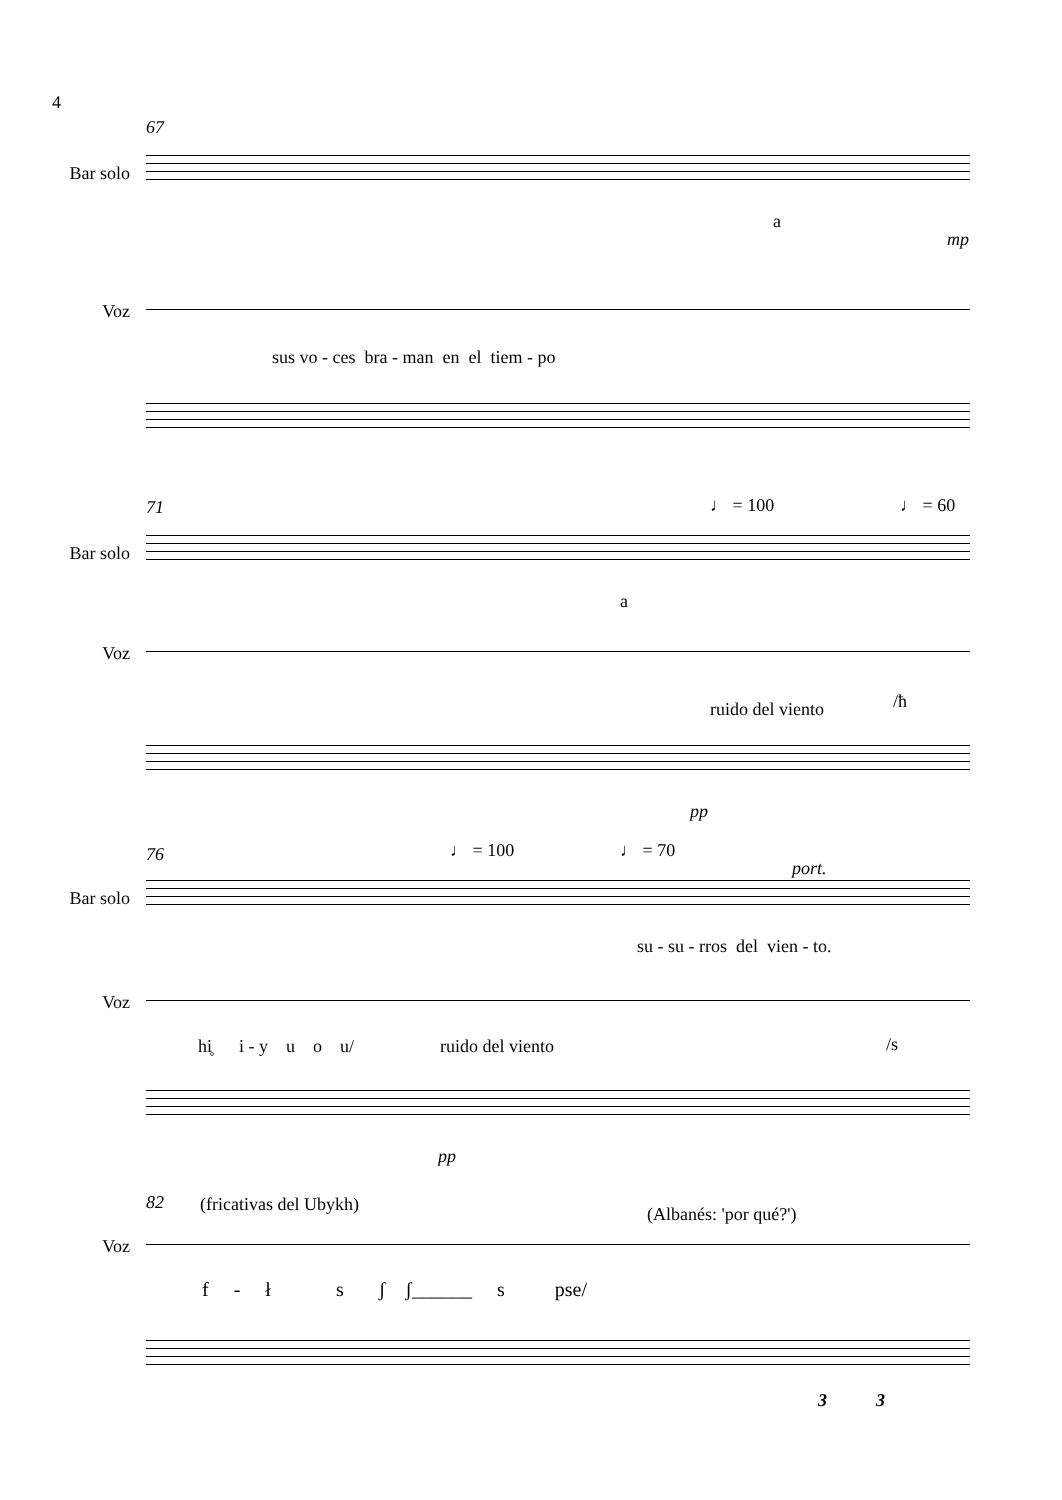4
67
Bar solo
a
mp
Voz
sus vo - ces bra - man en el tiem - po
71 ♩ = 100 ♩ = 60
Bar solo
a
Voz
/ħ
ruido del viento
pp
76 ♩ = 100 ♩ = 70
port.
Bar solo
su - su - rros del vien - to.
Voz
hi̥ i - y u o u/ ruido del viento /s
pp
82 (fricativas del Ubykh) (Albanés: 'por qué?')
Voz
f - ł s ʃ ʃ______ s pse/
3 3